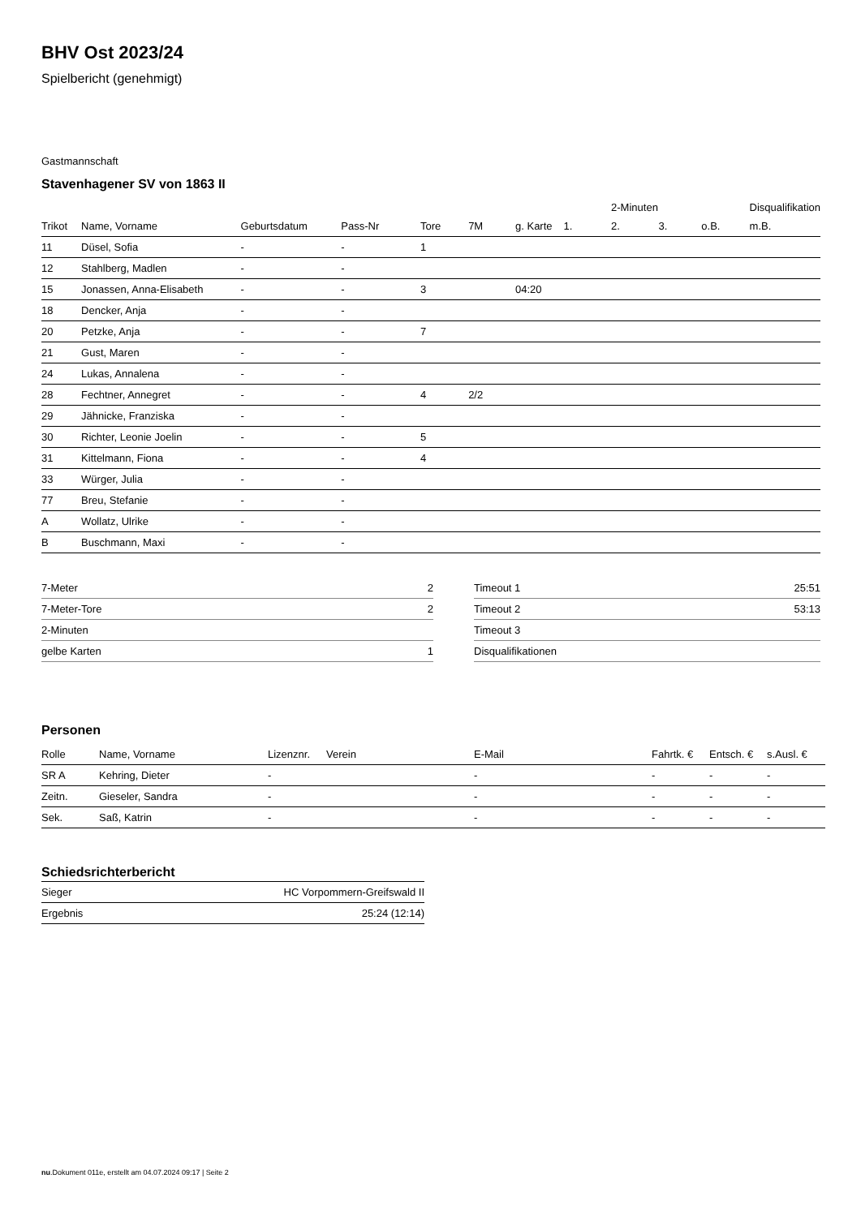BHV Ost 2023/24
Spielbericht (genehmigt)
Gastmannschaft
Stavenhagener SV von 1863 II
| | | | | | | | | 2-Minuten | | | Disqualifikation |
| --- | --- | --- | --- | --- | --- | --- | --- | --- | --- | --- | --- |
| Trikot | Name, Vorname | Geburtsdatum | Pass-Nr | Tore | 7M | g. Karte | 1. | 2. | 3. | o.B. | m.B. |
| 11 | Düsel, Sofia | - | - | 1 | | | | | | | |
| 12 | Stahlberg, Madlen | - | - | | | | | | | | |
| 15 | Jonassen, Anna-Elisabeth | - | - | 3 | | 04:20 | | | | | |
| 18 | Dencker, Anja | - | - | | | | | | | | |
| 20 | Petzke, Anja | - | - | 7 | | | | | | | |
| 21 | Gust, Maren | - | - | | | | | | | | |
| 24 | Lukas, Annalena | - | - | | | | | | | | |
| 28 | Fechtner, Annegret | - | - | 4 | 2/2 | | | | | | |
| 29 | Jähnicke, Franziska | - | - | | | | | | | | |
| 30 | Richter, Leonie Joelin | - | - | 5 | | | | | | | |
| 31 | Kittelmann, Fiona | - | - | 4 | | | | | | | |
| 33 | Würger, Julia | - | - | | | | | | | | |
| 77 | Breu, Stefanie | - | - | | | | | | | | |
| A | Wollatz, Ulrike | - | - | | | | | | | | |
| B | Buschmann, Maxi | - | - | | | | | | | | |
| 7-Meter | 2 |
| 7-Meter-Tore | 2 |
| 2-Minuten | |
| gelbe Karten | 1 |
| Timeout 1 | 25:51 |
| Timeout 2 | 53:13 |
| Timeout 3 | |
| Disqualifikationen | |
Personen
| Rolle | Name, Vorname | Lizenznr. | Verein | E-Mail | Fahrtk. € | Entsch. € | s.Ausl. € |
| --- | --- | --- | --- | --- | --- | --- | --- |
| SR A | Kehring, Dieter | - | | - | - | - | - |
| Zeitn. | Gieseler, Sandra | - | | - | - | - | - |
| Sek. | Saß, Katrin | - | | - | - | - | - |
Schiedsrichterbericht
| Sieger | HC Vorpommern-Greifswald II |
| Ergebnis | 25:24 (12:14) |
nu.Dokument 011e, erstellt am 04.07.2024 09:17 | Seite 2